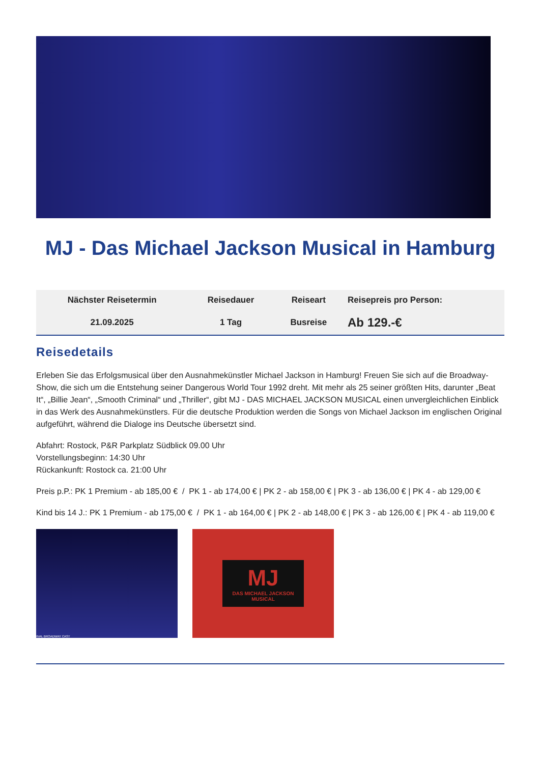MJ - Das Michael Jackson Musical in Hamburg
| Nächster Reisetermin | Reisedauer | Reiseart | Reisepreis pro Person: |
| --- | --- | --- | --- |
| 21.09.2025 | 1 Tag | Busreise | Ab 129.-€ |
Reisedetails
Erleben Sie das Erfolgsmusical über den Ausnahmekünstler Michael Jackson in Hamburg! Freuen Sie sich auf die Broadway-Show, die sich um die Entstehung seiner Dangerous World Tour 1992 dreht. Mit mehr als 25 seiner größten Hits, darunter „Beat It“, „Billie Jean“, „Smooth Criminal“ und „Thriller“, gibt MJ - DAS MICHAEL JACKSON MUSICAL einen unvergleichlichen Einblick in das Werk des Ausnahmekünstlers. Für die deutsche Produktion werden die Songs von Michael Jackson im englischen Original aufgeführt, während die Dialoge ins Deutsche übersetzt sind.
Abfahrt: Rostock, P&R Parkplatz Südblick 09.00 Uhr
Vorstellungsbeginn: 14:30 Uhr
Rückankunft: Rostock ca. 21:00 Uhr
Preis p.P.: PK 1 Premium - ab 185,00 € / PK 1 - ab 174,00 € | PK 2 - ab 158,00 € | PK 3 - ab 136,00 € | PK 4 - ab 129,00 €
Kind bis 14 J.: PK 1 Premium - ab 175,00 € / PK 1 - ab 164,00 € | PK 2 - ab 148,00 € | PK 3 - ab 126,00 € | PK 4 - ab 119,00 €
INAL BROADWAY CAST
MJ
DAS MICHAEL JACKSON
MUSICAL